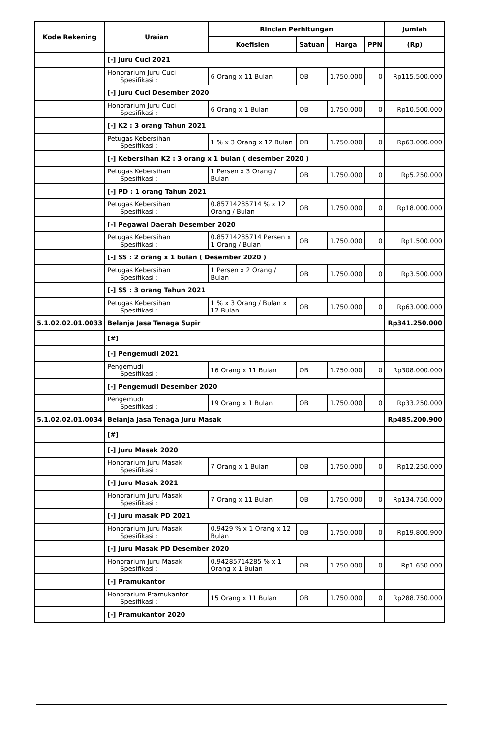| Kode Rekening | Uraian | Rincian Perhitungan | | | | Jumlah |
| --- | --- | --- | --- | --- | --- | --- |
| | | Koefisien | Satuan | Harga | PPN | (Rp) |
| | [-] Juru Cuci 2021 | | | | | |
| | Honorarium Juru Cuci Spesifikasi : | 6 Orang x 11 Bulan | OB | 1.750.000 | 0 | Rp115.500.000 |
| | [-] Juru Cuci Desember 2020 | | | | | |
| | Honorarium Juru Cuci Spesifikasi : | 6 Orang x 1 Bulan | OB | 1.750.000 | 0 | Rp10.500.000 |
| | [-] K2 : 3 orang Tahun 2021 | | | | | |
| | Petugas Kebersihan Spesifikasi : | 1 % x 3 Orang x 12 Bulan | OB | 1.750.000 | 0 | Rp63.000.000 |
| | [-] Kebersihan K2 : 3 orang x 1 bulan ( desember 2020 ) | | | | | |
| | Petugas Kebersihan Spesifikasi : | 1 Persen x 3 Orang / Bulan | OB | 1.750.000 | 0 | Rp5.250.000 |
| | [-] PD : 1 orang Tahun 2021 | | | | | |
| | Petugas Kebersihan Spesifikasi : | 0.85714285714 % x 12 Orang / Bulan | OB | 1.750.000 | 0 | Rp18.000.000 |
| | [-] Pegawai Daerah Desember 2020 | | | | | |
| | Petugas Kebersihan Spesifikasi : | 0.85714285714 Persen x 1 Orang / Bulan | OB | 1.750.000 | 0 | Rp1.500.000 |
| | [-] SS : 2 orang x 1 bulan ( Desember 2020 ) | | | | | |
| | Petugas Kebersihan Spesifikasi : | 1 Persen x 2 Orang / Bulan | OB | 1.750.000 | 0 | Rp3.500.000 |
| | [-] SS : 3 orang Tahun 2021 | | | | | |
| | Petugas Kebersihan Spesifikasi : | 1 % x 3 Orang / Bulan x 12 Bulan | OB | 1.750.000 | 0 | Rp63.000.000 |
| 5.1.02.02.01.0033 | Belanja Jasa Tenaga Supir | | | | | Rp341.250.000 |
| | [#] | | | | | |
| | [-] Pengemudi 2021 | | | | | |
| | Pengemudi Spesifikasi : | 16 Orang x 11 Bulan | OB | 1.750.000 | 0 | Rp308.000.000 |
| | [-] Pengemudi Desember 2020 | | | | | |
| | Pengemudi Spesifikasi : | 19 Orang x 1 Bulan | OB | 1.750.000 | 0 | Rp33.250.000 |
| 5.1.02.02.01.0034 | Belanja Jasa Tenaga Juru Masak | | | | | Rp485.200.900 |
| | [#] | | | | | |
| | [-] Juru Masak 2020 | | | | | |
| | Honorarium Juru Masak Spesifikasi : | 7 Orang x 1 Bulan | OB | 1.750.000 | 0 | Rp12.250.000 |
| | [-] Juru Masak 2021 | | | | | |
| | Honorarium Juru Masak Spesifikasi : | 7 Orang x 11 Bulan | OB | 1.750.000 | 0 | Rp134.750.000 |
| | [-] Juru masak PD 2021 | | | | | |
| | Honorarium Juru Masak Spesifikasi : | 0.9429 % x 1 Orang x 12 Bulan | OB | 1.750.000 | 0 | Rp19.800.900 |
| | [-] Juru Masak PD Desember 2020 | | | | | |
| | Honorarium Juru Masak Spesifikasi : | 0.94285714285 % x 1 Orang x 1 Bulan | OB | 1.750.000 | 0 | Rp1.650.000 |
| | [-] Pramukantor | | | | | |
| | Honorarium Pramukantor Spesifikasi : | 15 Orang x 11 Bulan | OB | 1.750.000 | 0 | Rp288.750.000 |
| | [-] Pramukantor 2020 | | | | | |